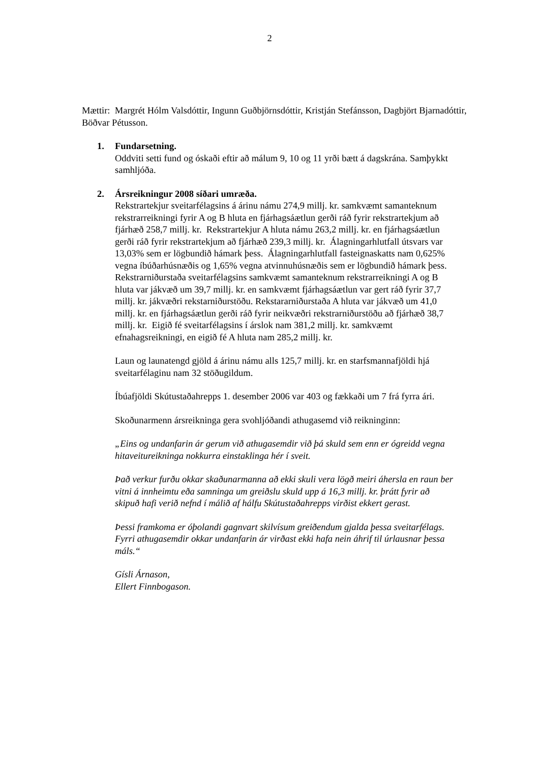2
Mættir: Margrét Hólm Valsdóttir, Ingunn Guðbjörnsdóttir, Kristján Stefánsson, Dagbjört Bjarnadóttir, Böðvar Pétusson.
1. Fundarsetning.
Oddviti setti fund og óskaði eftir að málum 9, 10 og 11 yrði bætt á dagskrána. Samþykkt samhljóða.
2. Ársreikningur 2008 síðari umræða.
Rekstrartekjur sveitarfélagsins á árinu námu 274,9 millj. kr. samkvæmt samanteknum rekstrarreikningi fyrir A og B hluta en fjárhagsáætlun gerði ráð fyrir rekstrartekjum að fjárhæð 258,7 millj. kr. Rekstrartekjur A hluta námu 263,2 millj. kr. en fjárhagsáætlun gerði ráð fyrir rekstrartekjum að fjárhæð 239,3 millj. kr. Álagningarhlutfall útsvars var 13,03% sem er lögbundið hámark þess. Álagningarhlutfall fasteignaskatts nam 0,625% vegna íbúðarhúsnæðis og 1,65% vegna atvinnuhúsnæðis sem er lögbundið hámark þess. Rekstrarniðurstaða sveitarfélagsins samkvæmt samanteknum rekstrarreikningi A og B hluta var jákvæð um 39,7 millj. kr. en samkvæmt fjárhagsáætlun var gert ráð fyrir 37,7 millj. kr. jákvæðri rekstarniðurstöðu. Rekstararniðurstaða A hluta var jákvæð um 41,0 millj. kr. en fjárhagsáætlun gerði ráð fyrir neikvæðri rekstrarniðurstöðu að fjárhæð 38,7 millj. kr. Eigið fé sveitarfélagsins í árslok nam 381,2 millj. kr. samkvæmt efnahagsreikningi, en eigið fé A hluta nam 285,2 millj. kr.
Laun og launatengd gjöld á árinu námu alls 125,7 millj. kr. en starfsmannafjöldi hjá sveitarfélaginu nam 32 stöðugildum.
Íbúafjöldi Skútustaðahrepps 1. desember 2006 var 403 og fækkaði um 7 frá fyrra ári.
Skoðunarmenn ársreikninga gera svohljóðandi athugasemd við reikninginn:
„Eins og undanfarin ár gerum við athugasemdir við þá skuld sem enn er ógreidd vegna hitaveitureikninga nokkurra einstaklinga hér í sveit.
Það verkur furðu okkar skaðunarmanna að ekki skuli vera lögð meiri áhersla en raun ber vitni á innheimtu eða samninga um greiðslu skuld upp á 16,3 millj. kr. þrátt fyrir að skipuð hafi verið nefnd í málið af hálfu Skútustaðahrepps virðist ekkert gerast.
Þessi framkoma er óþolandi gagnvart skilvísum greiðendum gjalda þessa sveitarfélags. Fyrri athugasemdir okkar undanfarin ár virðast ekki hafa nein áhrif til úrlausnar þessa máls.“
Gísli Árnason,
Ellert Finnbogason.